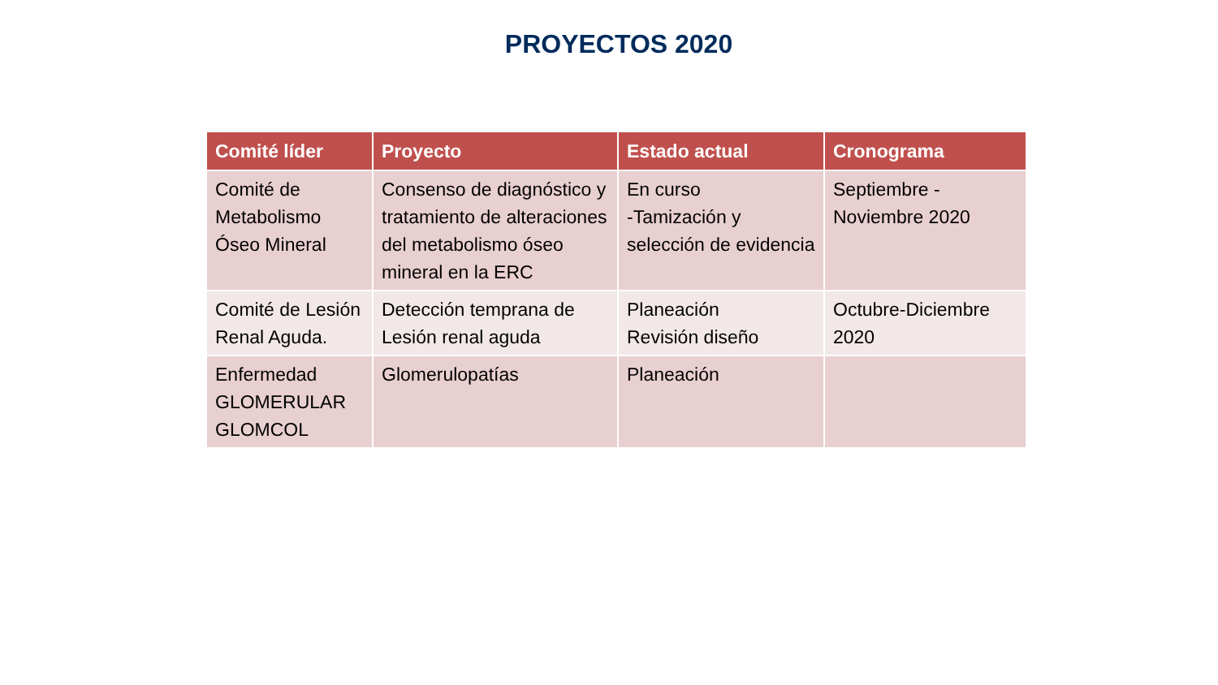PROYECTOS 2020
| Comité líder | Proyecto | Estado actual | Cronograma |
| --- | --- | --- | --- |
| Comité de Metabolismo Óseo Mineral | Consenso de diagnóstico y tratamiento de alteraciones del metabolismo óseo mineral en la ERC | En curso -Tamización y selección de evidencia | Septiembre - Noviembre 2020 |
| Comité de Lesión Renal Aguda. | Detección temprana de Lesión renal aguda | Planeación Revisión diseño | Octubre-Diciembre 2020 |
| Enfermedad GLOMERULAR GLOMCOL | Glomerulopatías | Planeación | |